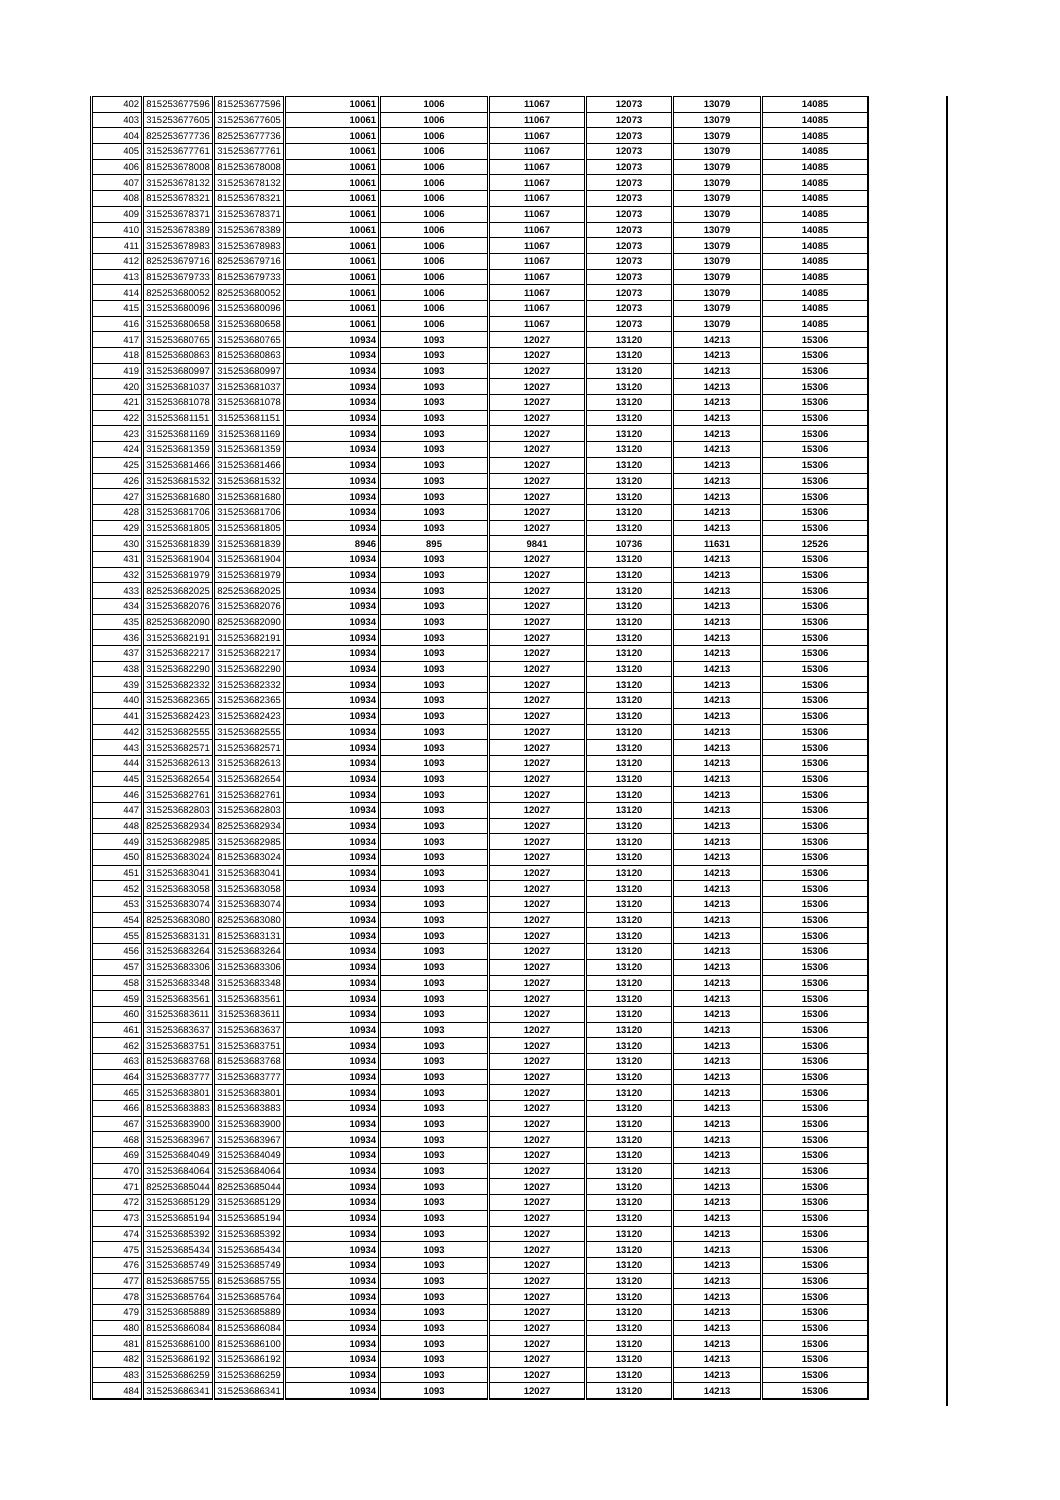| 402 | 815253677596 | 815253677596 | 10061 | 1006 | 11067 | 12073 | 13079 | 14085 |
| 403 | 315253677605 | 315253677605 | 10061 | 1006 | 11067 | 12073 | 13079 | 14085 |
| 404 | 825253677736 | 825253677736 | 10061 | 1006 | 11067 | 12073 | 13079 | 14085 |
| 405 | 315253677761 | 315253677761 | 10061 | 1006 | 11067 | 12073 | 13079 | 14085 |
| 406 | 815253678008 | 815253678008 | 10061 | 1006 | 11067 | 12073 | 13079 | 14085 |
| 407 | 315253678132 | 315253678132 | 10061 | 1006 | 11067 | 12073 | 13079 | 14085 |
| 408 | 815253678321 | 815253678321 | 10061 | 1006 | 11067 | 12073 | 13079 | 14085 |
| 409 | 315253678371 | 315253678371 | 10061 | 1006 | 11067 | 12073 | 13079 | 14085 |
| 410 | 315253678389 | 315253678389 | 10061 | 1006 | 11067 | 12073 | 13079 | 14085 |
| 411 | 315253678983 | 315253678983 | 10061 | 1006 | 11067 | 12073 | 13079 | 14085 |
| 412 | 825253679716 | 825253679716 | 10061 | 1006 | 11067 | 12073 | 13079 | 14085 |
| 413 | 815253679733 | 815253679733 | 10061 | 1006 | 11067 | 12073 | 13079 | 14085 |
| 414 | 825253680052 | 825253680052 | 10061 | 1006 | 11067 | 12073 | 13079 | 14085 |
| 415 | 315253680096 | 315253680096 | 10061 | 1006 | 11067 | 12073 | 13079 | 14085 |
| 416 | 315253680658 | 315253680658 | 10061 | 1006 | 11067 | 12073 | 13079 | 14085 |
| 417 | 315253680765 | 315253680765 | 10934 | 1093 | 12027 | 13120 | 14213 | 15306 |
| 418 | 815253680863 | 815253680863 | 10934 | 1093 | 12027 | 13120 | 14213 | 15306 |
| 419 | 315253680997 | 315253680997 | 10934 | 1093 | 12027 | 13120 | 14213 | 15306 |
| 420 | 315253681037 | 315253681037 | 10934 | 1093 | 12027 | 13120 | 14213 | 15306 |
| 421 | 315253681078 | 315253681078 | 10934 | 1093 | 12027 | 13120 | 14213 | 15306 |
| 422 | 315253681151 | 315253681151 | 10934 | 1093 | 12027 | 13120 | 14213 | 15306 |
| 423 | 315253681169 | 315253681169 | 10934 | 1093 | 12027 | 13120 | 14213 | 15306 |
| 424 | 315253681359 | 315253681359 | 10934 | 1093 | 12027 | 13120 | 14213 | 15306 |
| 425 | 315253681466 | 315253681466 | 10934 | 1093 | 12027 | 13120 | 14213 | 15306 |
| 426 | 315253681532 | 315253681532 | 10934 | 1093 | 12027 | 13120 | 14213 | 15306 |
| 427 | 315253681680 | 315253681680 | 10934 | 1093 | 12027 | 13120 | 14213 | 15306 |
| 428 | 315253681706 | 315253681706 | 10934 | 1093 | 12027 | 13120 | 14213 | 15306 |
| 429 | 315253681805 | 315253681805 | 10934 | 1093 | 12027 | 13120 | 14213 | 15306 |
| 430 | 315253681839 | 315253681839 | 8946 | 895 | 9841 | 10736 | 11631 | 12526 |
| 431 | 315253681904 | 315253681904 | 10934 | 1093 | 12027 | 13120 | 14213 | 15306 |
| 432 | 315253681979 | 315253681979 | 10934 | 1093 | 12027 | 13120 | 14213 | 15306 |
| 433 | 825253682025 | 825253682025 | 10934 | 1093 | 12027 | 13120 | 14213 | 15306 |
| 434 | 315253682076 | 315253682076 | 10934 | 1093 | 12027 | 13120 | 14213 | 15306 |
| 435 | 825253682090 | 825253682090 | 10934 | 1093 | 12027 | 13120 | 14213 | 15306 |
| 436 | 315253682191 | 315253682191 | 10934 | 1093 | 12027 | 13120 | 14213 | 15306 |
| 437 | 315253682217 | 315253682217 | 10934 | 1093 | 12027 | 13120 | 14213 | 15306 |
| 438 | 315253682290 | 315253682290 | 10934 | 1093 | 12027 | 13120 | 14213 | 15306 |
| 439 | 315253682332 | 315253682332 | 10934 | 1093 | 12027 | 13120 | 14213 | 15306 |
| 440 | 315253682365 | 315253682365 | 10934 | 1093 | 12027 | 13120 | 14213 | 15306 |
| 441 | 315253682423 | 315253682423 | 10934 | 1093 | 12027 | 13120 | 14213 | 15306 |
| 442 | 315253682555 | 315253682555 | 10934 | 1093 | 12027 | 13120 | 14213 | 15306 |
| 443 | 315253682571 | 315253682571 | 10934 | 1093 | 12027 | 13120 | 14213 | 15306 |
| 444 | 315253682613 | 315253682613 | 10934 | 1093 | 12027 | 13120 | 14213 | 15306 |
| 445 | 315253682654 | 315253682654 | 10934 | 1093 | 12027 | 13120 | 14213 | 15306 |
| 446 | 315253682761 | 315253682761 | 10934 | 1093 | 12027 | 13120 | 14213 | 15306 |
| 447 | 315253682803 | 315253682803 | 10934 | 1093 | 12027 | 13120 | 14213 | 15306 |
| 448 | 825253682934 | 825253682934 | 10934 | 1093 | 12027 | 13120 | 14213 | 15306 |
| 449 | 315253682985 | 315253682985 | 10934 | 1093 | 12027 | 13120 | 14213 | 15306 |
| 450 | 815253683024 | 815253683024 | 10934 | 1093 | 12027 | 13120 | 14213 | 15306 |
| 451 | 315253683041 | 315253683041 | 10934 | 1093 | 12027 | 13120 | 14213 | 15306 |
| 452 | 315253683058 | 315253683058 | 10934 | 1093 | 12027 | 13120 | 14213 | 15306 |
| 453 | 315253683074 | 315253683074 | 10934 | 1093 | 12027 | 13120 | 14213 | 15306 |
| 454 | 825253683080 | 825253683080 | 10934 | 1093 | 12027 | 13120 | 14213 | 15306 |
| 455 | 815253683131 | 815253683131 | 10934 | 1093 | 12027 | 13120 | 14213 | 15306 |
| 456 | 315253683264 | 315253683264 | 10934 | 1093 | 12027 | 13120 | 14213 | 15306 |
| 457 | 315253683306 | 315253683306 | 10934 | 1093 | 12027 | 13120 | 14213 | 15306 |
| 458 | 315253683348 | 315253683348 | 10934 | 1093 | 12027 | 13120 | 14213 | 15306 |
| 459 | 315253683561 | 315253683561 | 10934 | 1093 | 12027 | 13120 | 14213 | 15306 |
| 460 | 315253683611 | 315253683611 | 10934 | 1093 | 12027 | 13120 | 14213 | 15306 |
| 461 | 315253683637 | 315253683637 | 10934 | 1093 | 12027 | 13120 | 14213 | 15306 |
| 462 | 315253683751 | 315253683751 | 10934 | 1093 | 12027 | 13120 | 14213 | 15306 |
| 463 | 815253683768 | 815253683768 | 10934 | 1093 | 12027 | 13120 | 14213 | 15306 |
| 464 | 315253683777 | 315253683777 | 10934 | 1093 | 12027 | 13120 | 14213 | 15306 |
| 465 | 315253683801 | 315253683801 | 10934 | 1093 | 12027 | 13120 | 14213 | 15306 |
| 466 | 815253683883 | 815253683883 | 10934 | 1093 | 12027 | 13120 | 14213 | 15306 |
| 467 | 315253683900 | 315253683900 | 10934 | 1093 | 12027 | 13120 | 14213 | 15306 |
| 468 | 315253683967 | 315253683967 | 10934 | 1093 | 12027 | 13120 | 14213 | 15306 |
| 469 | 315253684049 | 315253684049 | 10934 | 1093 | 12027 | 13120 | 14213 | 15306 |
| 470 | 315253684064 | 315253684064 | 10934 | 1093 | 12027 | 13120 | 14213 | 15306 |
| 471 | 825253685044 | 825253685044 | 10934 | 1093 | 12027 | 13120 | 14213 | 15306 |
| 472 | 315253685129 | 315253685129 | 10934 | 1093 | 12027 | 13120 | 14213 | 15306 |
| 473 | 315253685194 | 315253685194 | 10934 | 1093 | 12027 | 13120 | 14213 | 15306 |
| 474 | 315253685392 | 315253685392 | 10934 | 1093 | 12027 | 13120 | 14213 | 15306 |
| 475 | 315253685434 | 315253685434 | 10934 | 1093 | 12027 | 13120 | 14213 | 15306 |
| 476 | 315253685749 | 315253685749 | 10934 | 1093 | 12027 | 13120 | 14213 | 15306 |
| 477 | 815253685755 | 815253685755 | 10934 | 1093 | 12027 | 13120 | 14213 | 15306 |
| 478 | 315253685764 | 315253685764 | 10934 | 1093 | 12027 | 13120 | 14213 | 15306 |
| 479 | 315253685889 | 315253685889 | 10934 | 1093 | 12027 | 13120 | 14213 | 15306 |
| 480 | 815253686084 | 815253686084 | 10934 | 1093 | 12027 | 13120 | 14213 | 15306 |
| 481 | 815253686100 | 815253686100 | 10934 | 1093 | 12027 | 13120 | 14213 | 15306 |
| 482 | 315253686192 | 315253686192 | 10934 | 1093 | 12027 | 13120 | 14213 | 15306 |
| 483 | 315253686259 | 315253686259 | 10934 | 1093 | 12027 | 13120 | 14213 | 15306 |
| 484 | 315253686341 | 315253686341 | 10934 | 1093 | 12027 | 13120 | 14213 | 15306 |